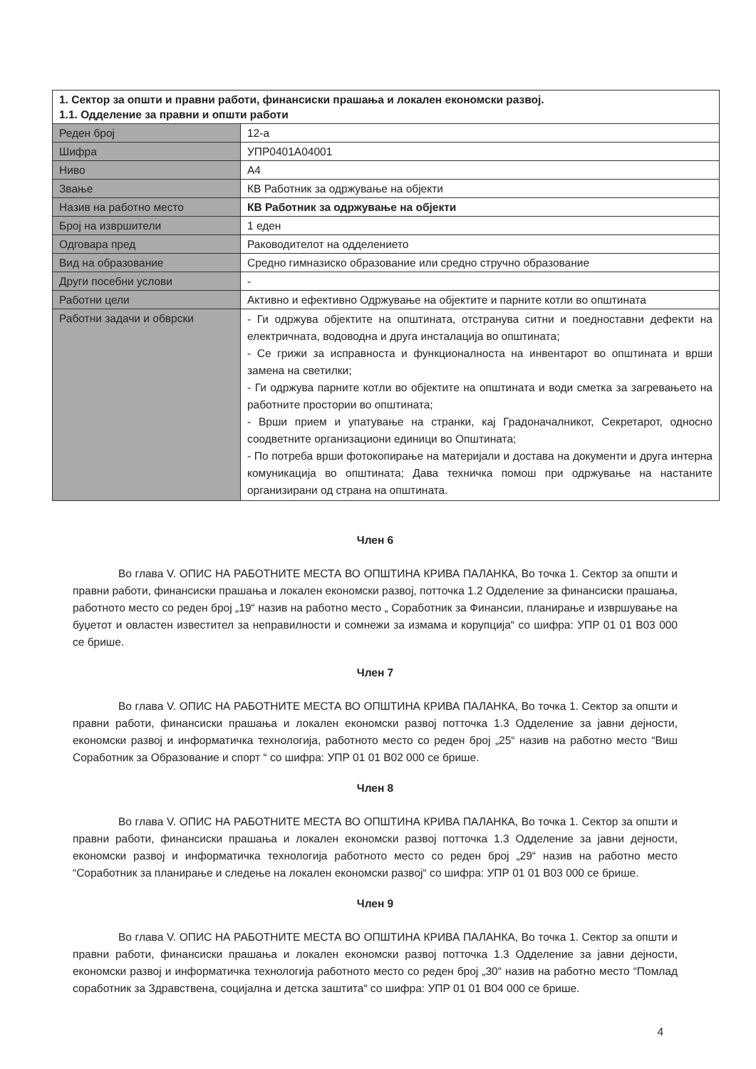| 1. Сектор за општи и правни работи, финансиски прашања и локален економски развој. 1.1. Одделение за правни и општи работи | |
| --- | --- |
| Реден број | 12-а |
| Шифра | УПР0401А04001 |
| Ниво | А4 |
| Звање | КВ Работник за одржување на објекти |
| Назив на работно место | КВ Работник за одржување на објекти |
| Број на извршители | 1 еден |
| Одговара пред | Раководителот на одделението |
| Вид на образование | Средно гимназиско образование или средно стручно образование |
| Други посебни услови | - |
| Работни цели | Активно и ефективно Одржување на објектите и парните котли во општината |
| Работни задачи и обврски | - Ги одржува објектите на општината, отстранува ситни и поедноставни дефекти на електричната, водоводна и друга инсталација во општината; - Се грижи за исправноста и функционалноста на инвентарот во општината и врши замена на светилки; - Ги одржува парните котли во објектите на општината и води сметка за загревањето на работните простории во општината; - Врши прием и упатување на странки, кај Градоначалникот, Секретарот, односно соодветните организациони единици во Општината; - По потреба врши фотокопирање на материјали и достава на документи и друга интерна комуникација во општината; Дава техничка помош при одржување на настаните организирани од страна на општината. |
Член 6
Во глава V. ОПИС НА РАБОТНИТЕ МЕСТА ВО ОПШТИНА КРИВА ПАЛАНКА, Во точка 1. Сектор за општи и правни работи, финансиски прашања и локален економски развој, потточка 1.2 Одделение за финансиски прашања, работното место со реден број „19“ назив на работно место „ Соработник за Финансии, планирање и извршување на буџетот и овластен известител за неправилности и сомнежи за измама и корупција“ со шифра: УПР 01 01 В03 000 се брише.
Член 7
Во глава V. ОПИС НА РАБОТНИТЕ МЕСТА ВО ОПШТИНА КРИВА ПАЛАНКА, Во точка 1. Сектор за општи и правни работи, финансиски прашања и локален економски развој потточка 1.3 Одделение за јавни дејности, економски развој и информатичка технологија, работното место со реден број „25“ назив на работно место “Виш Соработник за Образование и спорт “ со шифра: УПР 01 01 В02 000 се брише.
Член 8
Во глава V. ОПИС НА РАБОТНИТЕ МЕСТА ВО ОПШТИНА КРИВА ПАЛАНКА, Во точка 1. Сектор за општи и правни работи, финансиски прашања и локален економски развој потточка 1.3 Одделение за јавни дејности, економски развој и информатичка технологија работното место со реден број „29“ назив на работно место “Соработник за планирање и следење на локален економски развој“ со шифра: УПР 01 01 В03 000 се брише.
Член 9
Во глава V. ОПИС НА РАБОТНИТЕ МЕСТА ВО ОПШТИНА КРИВА ПАЛАНКА, Во точка 1. Сектор за општи и правни работи, финансиски прашања и локален економски развој потточка 1.3 Одделение за јавни дејности, економски развој и информатичка технологија работното место со реден број „30“ назив на работно место “Помлад соработник за Здравствена, социјална и детска заштита“ со шифра: УПР 01 01 В04 000 се брише.
4